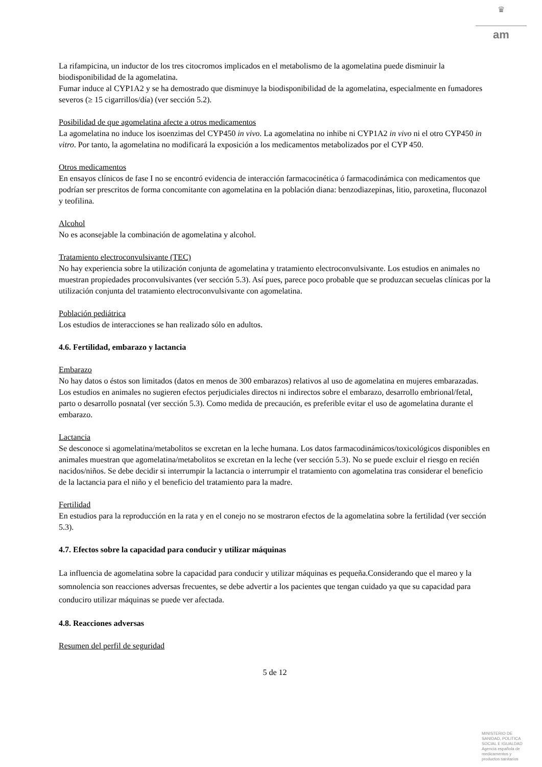♛
am
La rifampicina, un inductor de los tres citocromos implicados en el metabolismo de la agomelatina puede disminuir la biodisponibilidad de la agomelatina.
Fumar induce al CYP1A2 y se ha demostrado que disminuye la biodisponibilidad de la agomelatina, especialmente en fumadores severos (≥ 15 cigarrillos/día) (ver sección 5.2).
Posibilidad de que agomelatina afecte a otros medicamentos
La agomelatina no induce los isoenzimas del CYP450 in vivo. La agomelatina no inhibe ni CYP1A2 in vivo ni el otro CYP450 in vitro. Por tanto, la agomelatina no modificará la exposición a los medicamentos metabolizados por el CYP 450.
Otros medicamentos
En ensayos clínicos de fase I no se encontró evidencia de interacción farmacocinética ó farmacodinámica con medicamentos que podrían ser prescritos de forma concomitante con agomelatina en la población diana: benzodiazepinas, litio, paroxetina, fluconazol y teofilina.
Alcohol
No es aconsejable la combinación de agomelatina y alcohol.
Tratamiento electroconvulsivante (TEC)
No hay experiencia sobre la utilización conjunta de agomelatina y tratamiento electroconvulsivante. Los estudios en animales no muestran propiedades proconvulsivantes (ver sección 5.3). Así pues, parece poco probable que se produzcan secuelas clínicas por la utilización conjunta del tratamiento electroconvulsivante con agomelatina.
Población pediátrica
Los estudios de interacciones se han realizado sólo en adultos.
4.6. Fertilidad, embarazo y lactancia
Embarazo
No hay datos o éstos son limitados (datos en menos de 300 embarazos) relativos al uso de agomelatina en mujeres embarazadas. Los estudios en animales no sugieren efectos perjudiciales directos ni indirectos sobre el embarazo, desarrollo embrional/fetal, parto o desarrollo posnatal (ver sección 5.3). Como medida de precaución, es preferible evitar el uso de agomelatina durante el embarazo.
Lactancia
Se desconoce si agomelatina/metabolitos se excretan en la leche humana. Los datos farmacodinámicos/toxicológicos disponibles en animales muestran que agomelatina/metabolitos se excretan en la leche (ver sección 5.3). No se puede excluir el riesgo en recién nacidos/niños. Se debe decidir si interrumpir la lactancia o interrumpir el tratamiento con agomelatina tras considerar el beneficio de la lactancia para el niño y el beneficio del tratamiento para la madre.
Fertilidad
En estudios para la reproducción en la rata y en el conejo no se mostraron efectos de la agomelatina sobre la fertilidad (ver sección 5.3).
4.7. Efectos sobre la capacidad para conducir y utilizar máquinas
La influencia de agomelatina sobre la capacidad para conducir y utilizar máquinas es pequeña.Considerando que el mareo y la somnolencia son reacciones adversas frecuentes, se debe advertir a los pacientes que tengan cuidado ya que su capacidad para conduciro utilizar máquinas se puede ver afectada.
4.8. Reacciones adversas
Resumen del perfil de seguridad
5 de 12
MINISTERIO DE
SANIDAD, POLITICA
SOCIAL E IGUALDAD
Agencia española de
medicamentos y
productos sanitarios